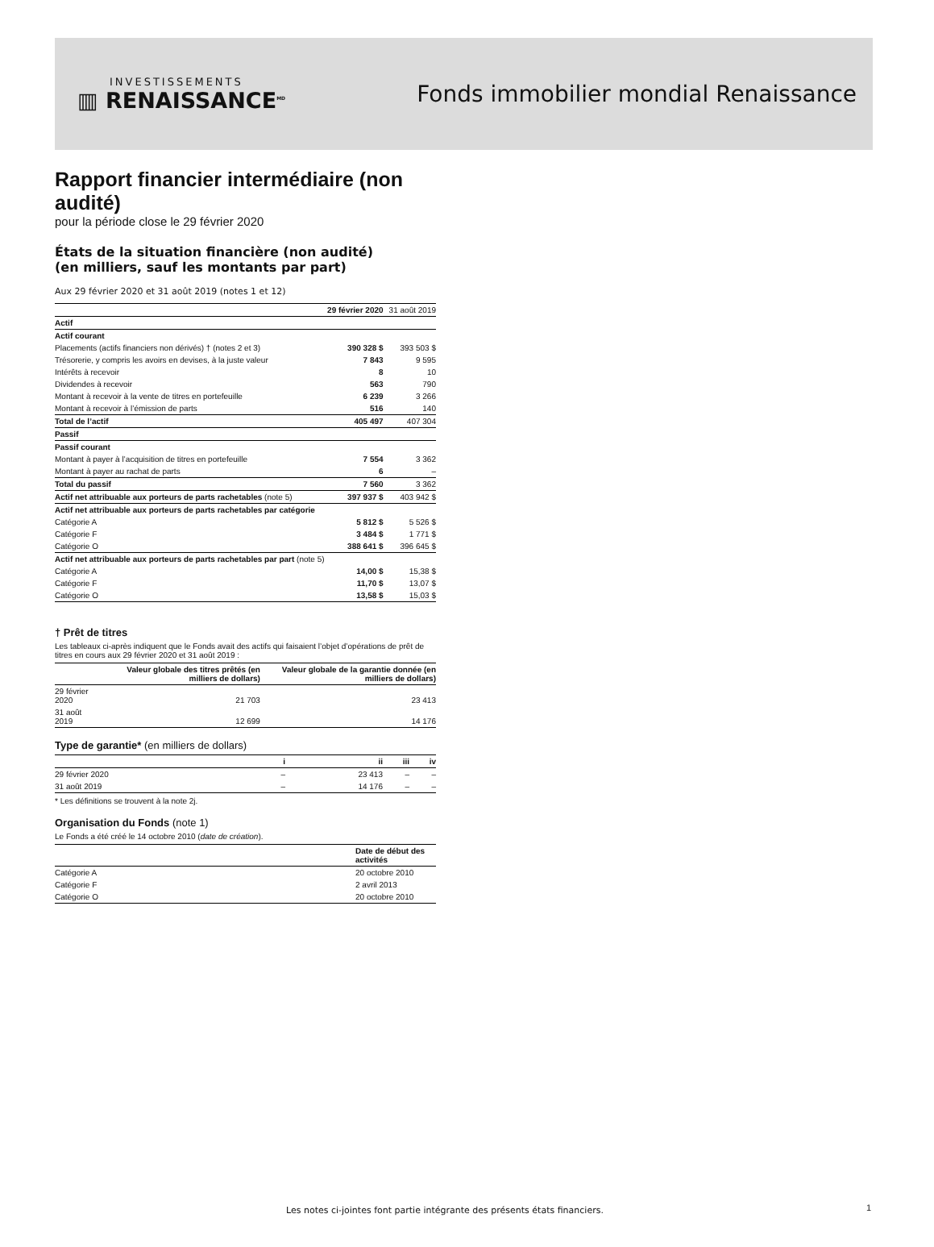INVESTISSEMENTS
▥ RENAISSANCE<sup>MD</sup>
Fonds immobilier mondial Renaissance
Rapport financier intermédiaire (non audité)
pour la période close le 29 février 2020
États de la situation financière (non audité)
(en milliers, sauf les montants par part)
Aux 29 février 2020 et 31 août 2019 (notes 1 et 12)
| | 29 février 2020 | 31 août 2019 |
| --- | --- | --- |
| Actif | | |
| Actif courant | | |
| Placements (actifs financiers non dérivés) † (notes 2 et 3) | 390 328 $ | 393 503 $ |
| Trésorerie, y compris les avoirs en devises, à la juste valeur | 7 843 | 9 595 |
| Intérêts à recevoir | 8 | 10 |
| Dividendes à recevoir | 563 | 790 |
| Montant à recevoir à la vente de titres en portefeuille | 6 239 | 3 266 |
| Montant à recevoir à l’émission de parts | 516 | 140 |
| Total de l’actif | 405 497 | 407 304 |
| Passif | | |
| Passif courant | | |
| Montant à payer à l’acquisition de titres en portefeuille | 7 554 | 3 362 |
| Montant à payer au rachat de parts | 6 | – |
| Total du passif | 7 560 | 3 362 |
| Actif net attribuable aux porteurs de parts rachetables (note 5) | 397 937 $ | 403 942 $ |
| Actif net attribuable aux porteurs de parts rachetables par catégorie | | |
| Catégorie A | 5 812 $ | 5 526 $ |
| Catégorie F | 3 484 $ | 1 771 $ |
| Catégorie O | 388 641 $ | 396 645 $ |
| Actif net attribuable aux porteurs de parts rachetables par part (note 5) | | |
| Catégorie A | 14,00 $ | 15,38 $ |
| Catégorie F | 11,70 $ | 13,07 $ |
| Catégorie O | 13,58 $ | 15,03 $ |
† Prêt de titres
Les tableaux ci-après indiquent que le Fonds avait des actifs qui faisaient l’objet d’opérations de prêt de titres en cours aux 29 février 2020 et 31 août 2019 :
| | Valeur globale des titres prêtés (en milliers de dollars) | Valeur globale de la garantie donnée (en milliers de dollars) |
| --- | --- | --- |
| 29 février 2020 | 21 703 | 23 413 |
| 31 août 2019 | 12 699 | 14 176 |
Type de garantie* (en milliers de dollars)
| | i | ii | iii | iv |
| --- | --- | --- | --- | --- |
| 29 février 2020 | – | 23 413 | – | – |
| 31 août 2019 | – | 14 176 | – | – |
* Les définitions se trouvent à la note 2j.
Organisation du Fonds (note 1)
Le Fonds a été créé le 14 octobre 2010 (date de création).
| | Date de début des activités |
| --- | --- |
| Catégorie A | 20 octobre 2010 |
| Catégorie F | 2 avril 2013 |
| Catégorie O | 20 octobre 2010 |
Les notes ci-jointes font partie intégrante des présents états financiers.
1